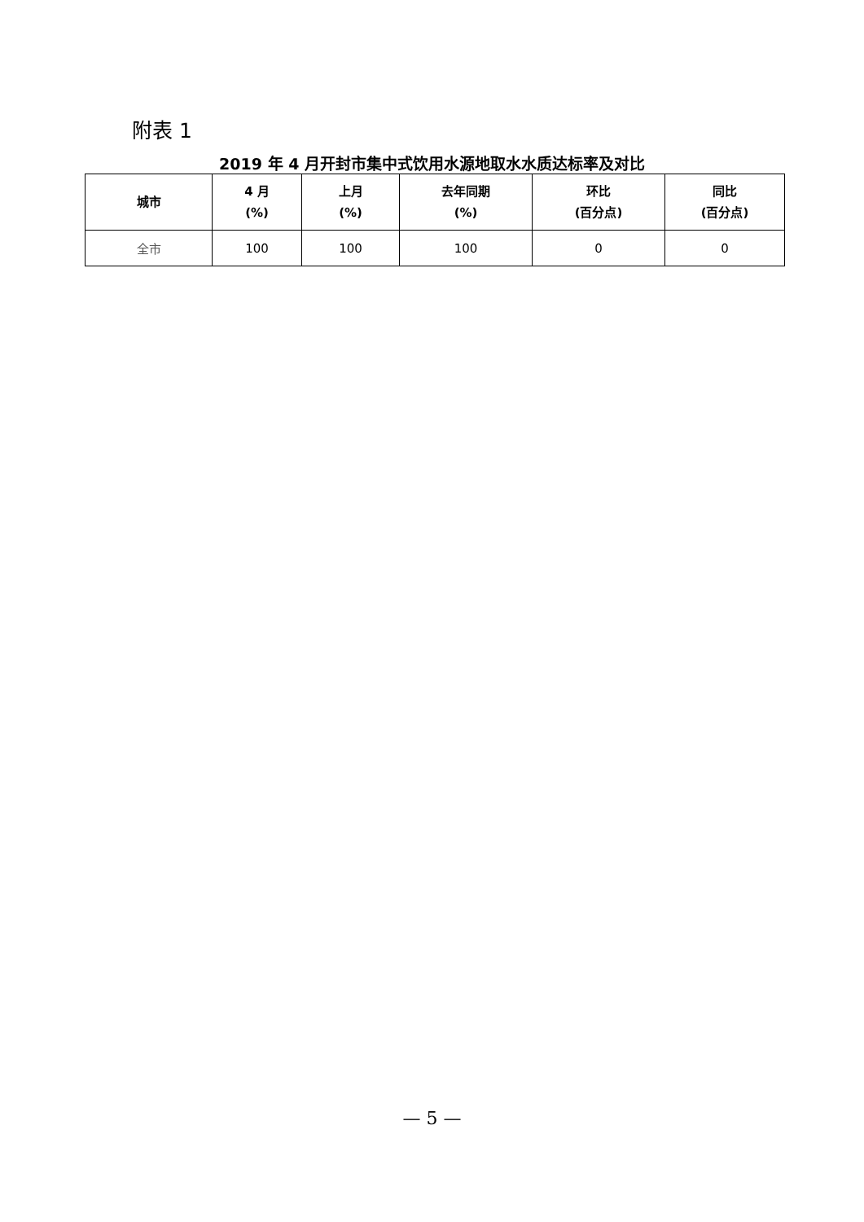附表 1
2019 年 4 月开封市集中式饮用水源地取水水质达标率及对比
| 城市 | 4 月 (%) | 上月 (%) | 去年同期 (%) | 环比 (百分点) | 同比 (百分点) |
| --- | --- | --- | --- | --- | --- |
| 全市 | 100 | 100 | 100 | 0 | 0 |
— 5 —